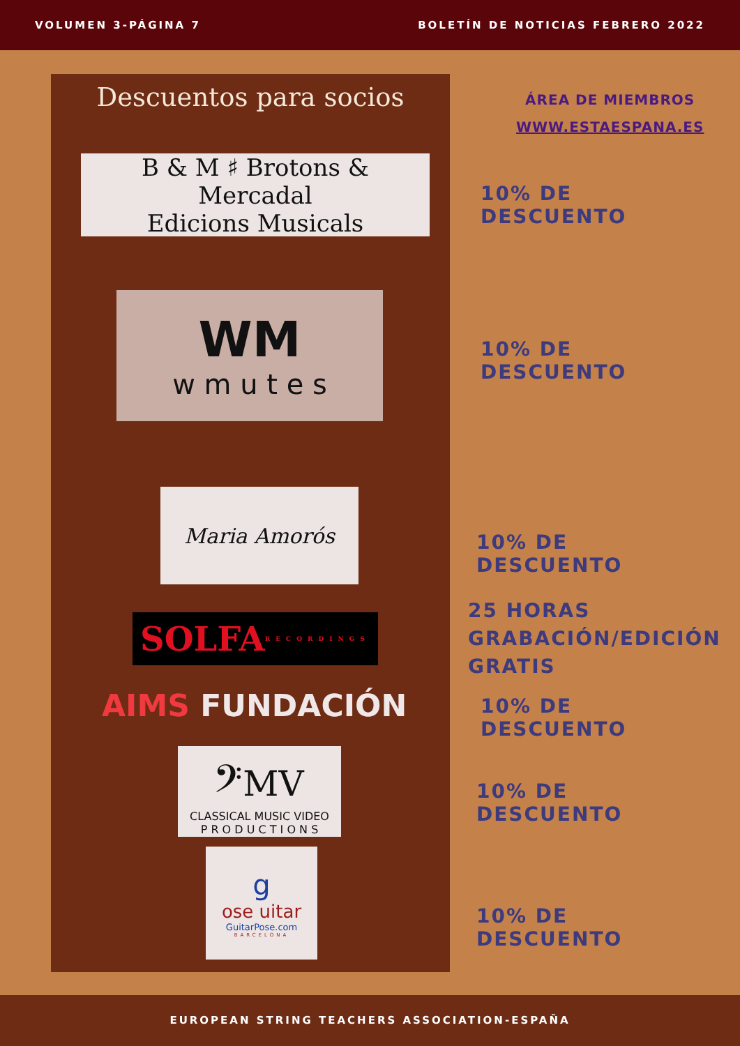VOLUMEN 3-PÁGINA 7 BOLETÍN DE NOTICIAS FEBRERO 2022
Descuentos para socios
B & M ♯ Brotons & Mercadal
Edicions Musicals
WM
w m u t e s
Maria Amorós
SOLFA RECORDINGS
AIMS FUNDACIÓN
𝄢MV
CLASSICAL MUSIC VIDEO
P R O D U C T I O N S
gose uitar
GuitarPose.com
BARCELONA
ÁREA DE MIEMBROS
WWW.ESTAESPANA.ES
10% DE DESCUENTO
10% DE DESCUENTO
10% DE DESCUENTO
25 HORAS
GRABACIÓN/EDICIÓN
GRATIS
10% DE DESCUENTO
10% DE DESCUENTO
10% DE DESCUENTO
EUROPEAN STRING TEACHERS ASSOCIATION-ESPAÑA